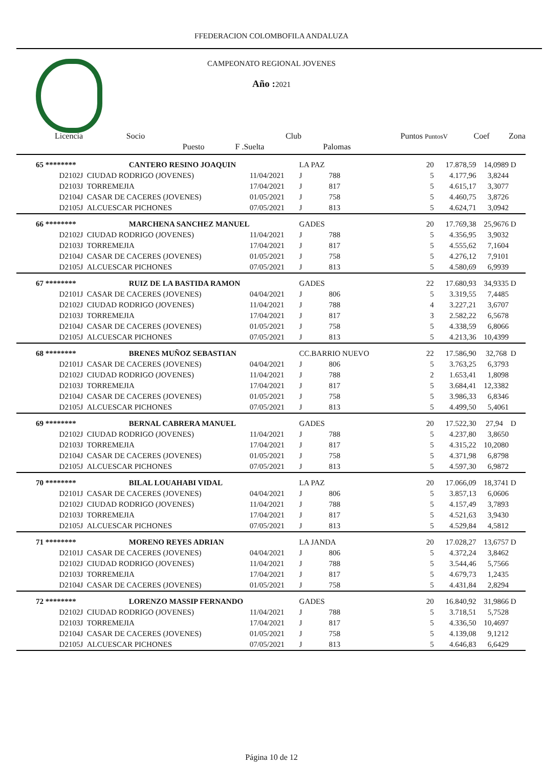FFEDERACION COLOMBOFILA ANDALUZA
CAMPEONATO REGIONAL JOVENES
Año : 2021
| Licencia | Socio | | Club | | Puntos PuntosV | | Coef | Zona |
| --- | --- | --- | --- | --- | --- | --- | --- | --- |
| | Puesto | F .Suelta | | Palomas | | | | |
| 65 ******** | CANTERO RESINO JOAQUIN | | LA PAZ | | 20 | 17.878,59 | 14,0989 | D |
| D2102J | CIUDAD RODRIGO (JOVENES) | 11/04/2021 | J | 788 | 5 | 4.177,96 | 3,8244 | |
| D2103J | TORREMEJIA | 17/04/2021 | J | 817 | 5 | 4.615,17 | 3,3077 | |
| D2104J | CASAR DE CACERES (JOVENES) | 01/05/2021 | J | 758 | 5 | 4.460,75 | 3,8726 | |
| D2105J | ALCUESCAR PICHONES | 07/05/2021 | J | 813 | 5 | 4.624,71 | 3,0942 | |
| 66 ******** | MARCHENA SANCHEZ MANUEL | | GADES | | 20 | 17.769,38 | 25,9676 | D |
| D2102J | CIUDAD RODRIGO (JOVENES) | 11/04/2021 | J | 788 | 5 | 4.356,95 | 3,9032 | |
| D2103J | TORREMEJIA | 17/04/2021 | J | 817 | 5 | 4.555,62 | 7,1604 | |
| D2104J | CASAR DE CACERES (JOVENES) | 01/05/2021 | J | 758 | 5 | 4.276,12 | 7,9101 | |
| D2105J | ALCUESCAR PICHONES | 07/05/2021 | J | 813 | 5 | 4.580,69 | 6,9939 | |
| 67 ******** | RUIZ DE LA BASTIDA RAMON | | GADES | | 22 | 17.680,93 | 34,9335 | D |
| D2101J | CASAR DE CACERES (JOVENES) | 04/04/2021 | J | 806 | 5 | 3.319,55 | 7,4485 | |
| D2102J | CIUDAD RODRIGO (JOVENES) | 11/04/2021 | J | 788 | 4 | 3.227,21 | 3,6707 | |
| D2103J | TORREMEJIA | 17/04/2021 | J | 817 | 3 | 2.582,22 | 6,5678 | |
| D2104J | CASAR DE CACERES (JOVENES) | 01/05/2021 | J | 758 | 5 | 4.338,59 | 6,8066 | |
| D2105J | ALCUESCAR PICHONES | 07/05/2021 | J | 813 | 5 | 4.213,36 | 10,4399 | |
| 68 ******** | BRENES MUÑOZ SEBASTIAN | | CC.BARRIO NUEVO | | 22 | 17.586,90 | 32,768 | D |
| D2101J | CASAR DE CACERES (JOVENES) | 04/04/2021 | J | 806 | 5 | 3.763,25 | 6,3793 | |
| D2102J | CIUDAD RODRIGO (JOVENES) | 11/04/2021 | J | 788 | 2 | 1.653,41 | 1,8098 | |
| D2103J | TORREMEJIA | 17/04/2021 | J | 817 | 5 | 3.684,41 | 12,3382 | |
| D2104J | CASAR DE CACERES (JOVENES) | 01/05/2021 | J | 758 | 5 | 3.986,33 | 6,8346 | |
| D2105J | ALCUESCAR PICHONES | 07/05/2021 | J | 813 | 5 | 4.499,50 | 5,4061 | |
| 69 ******** | BERNAL CABRERA MANUEL | | GADES | | 20 | 17.522,30 | 27,94 | D |
| D2102J | CIUDAD RODRIGO (JOVENES) | 11/04/2021 | J | 788 | 5 | 4.237,80 | 3,8650 | |
| D2103J | TORREMEJIA | 17/04/2021 | J | 817 | 5 | 4.315,22 | 10,2080 | |
| D2104J | CASAR DE CACERES (JOVENES) | 01/05/2021 | J | 758 | 5 | 4.371,98 | 6,8798 | |
| D2105J | ALCUESCAR PICHONES | 07/05/2021 | J | 813 | 5 | 4.597,30 | 6,9872 | |
| 70 ******** | BILAL LOUAHABI VIDAL | | LA PAZ | | 20 | 17.066,09 | 18,3741 | D |
| D2101J | CASAR DE CACERES (JOVENES) | 04/04/2021 | J | 806 | 5 | 3.857,13 | 6,0606 | |
| D2102J | CIUDAD RODRIGO (JOVENES) | 11/04/2021 | J | 788 | 5 | 4.157,49 | 3,7893 | |
| D2103J | TORREMEJIA | 17/04/2021 | J | 817 | 5 | 4.521,63 | 3,9430 | |
| D2105J | ALCUESCAR PICHONES | 07/05/2021 | J | 813 | 5 | 4.529,84 | 4,5812 | |
| 71 ******** | MORENO REYES ADRIAN | | LA JANDA | | 20 | 17.028,27 | 13,6757 | D |
| D2101J | CASAR DE CACERES (JOVENES) | 04/04/2021 | J | 806 | 5 | 4.372,24 | 3,8462 | |
| D2102J | CIUDAD RODRIGO (JOVENES) | 11/04/2021 | J | 788 | 5 | 3.544,46 | 5,7566 | |
| D2103J | TORREMEJIA | 17/04/2021 | J | 817 | 5 | 4.679,73 | 1,2435 | |
| D2104J | CASAR DE CACERES (JOVENES) | 01/05/2021 | J | 758 | 5 | 4.431,84 | 2,8294 | |
| 72 ******** | LORENZO MASSIP FERNANDO | | GADES | | 20 | 16.840,92 | 31,9866 | D |
| D2102J | CIUDAD RODRIGO (JOVENES) | 11/04/2021 | J | 788 | 5 | 3.718,51 | 5,7528 | |
| D2103J | TORREMEJIA | 17/04/2021 | J | 817 | 5 | 4.336,50 | 10,4697 | |
| D2104J | CASAR DE CACERES (JOVENES) | 01/05/2021 | J | 758 | 5 | 4.139,08 | 9,1212 | |
| D2105J | ALCUESCAR PICHONES | 07/05/2021 | J | 813 | 5 | 4.646,83 | 6,6429 | |
Página 10 de 12